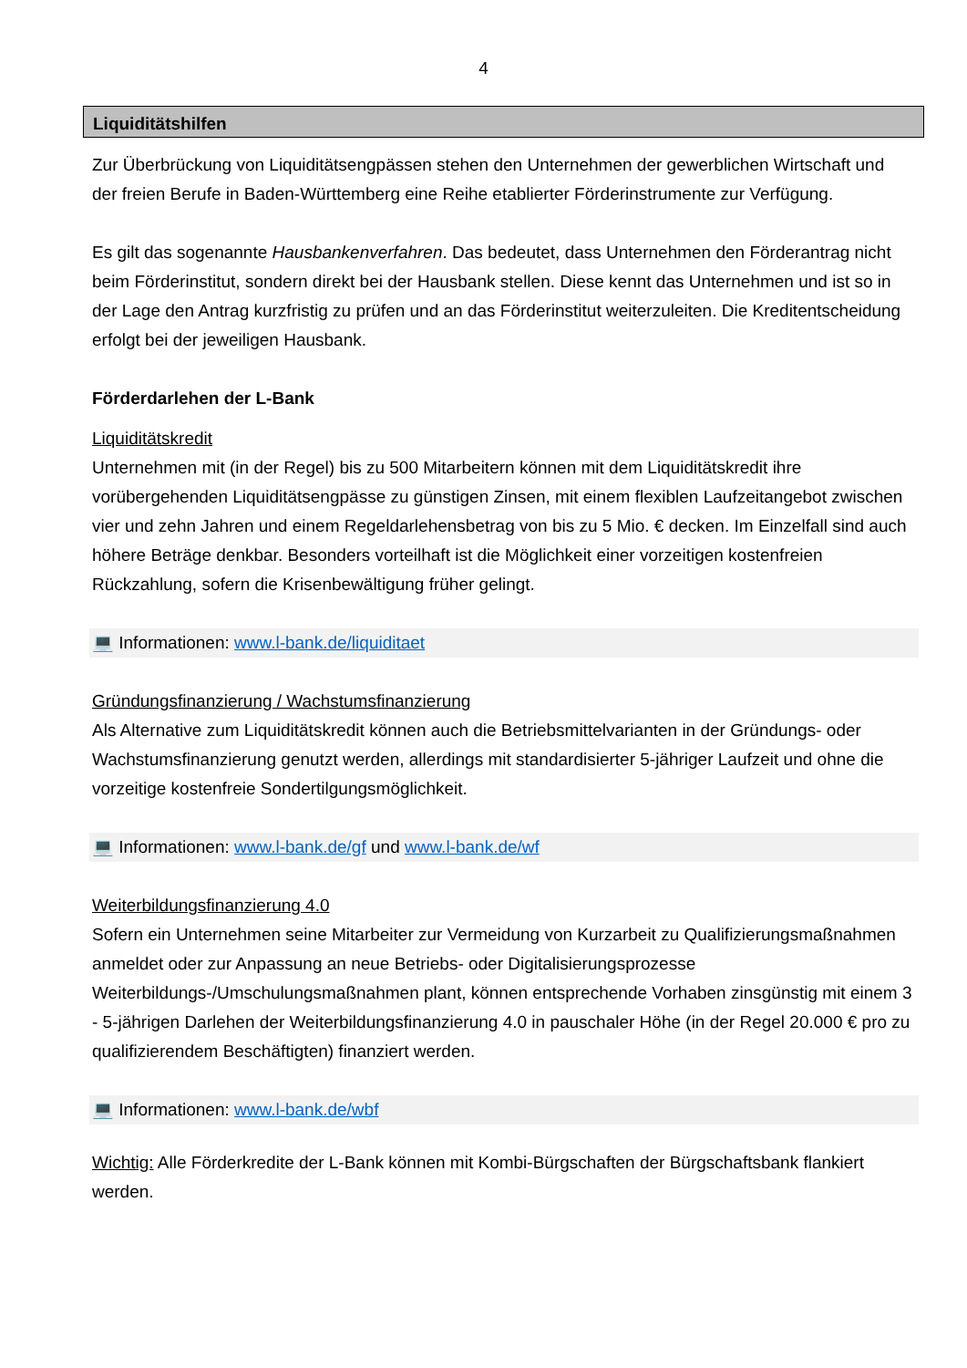4
Liquiditätshilfen
Zur Überbrückung von Liquiditätsengpässen stehen den Unternehmen der gewerblichen Wirtschaft und der freien Berufe in Baden-Württemberg eine Reihe etablierter Förderinstru­mente zur Verfügung.
Es gilt das sogenannte Hausbankenverfahren. Das bedeutet, dass Unternehmen den Förder­antrag nicht beim Förderinstitut, sondern direkt bei der Hausbank stellen. Diese kennt das Unternehmen und ist so in der Lage den Antrag kurzfristig zu prüfen und an das Förderinsti­tut weiterzuleiten. Die Kreditentscheidung erfolgt bei der jeweiligen Hausbank.
Förderdarlehen der L-Bank
Liquiditätskredit
Unternehmen mit (in der Regel) bis zu 500 Mitarbeitern können mit dem Liquiditätskredit ihre vorübergehenden Liquiditätsengpässe zu günstigen Zinsen, mit einem flexiblen Laufzeitan­gebot zwischen vier und zehn Jahren und einem Regeldarlehensbetrag von bis zu 5 Mio. € decken. Im Einzelfall sind auch höhere Beträge denkbar. Besonders vorteilhaft ist die Mög­lichkeit einer vorzeitigen kostenfreien Rückzahlung, sofern die Krisenbewältigung früher ge­lingt.
💻 Informationen: www.l-bank.de/liquiditaet
Gründungsfinanzierung / Wachstumsfinanzierung
Als Alternative zum Liquiditätskredit können auch die Betriebsmittelvarianten in der Grün­dungs- oder Wachstumsfinanzierung genutzt werden, allerdings mit standardisierter 5-jähri­ger Laufzeit und ohne die vorzeitige kostenfreie Sondertilgungsmöglichkeit.
💻 Informationen: www.l-bank.de/gf und www.l-bank.de/wf
Weiterbildungsfinanzierung 4.0
Sofern ein Unternehmen seine Mitarbeiter zur Vermeidung von Kurzarbeit zu Qualifizierungs­maßnahmen anmeldet oder zur Anpassung an neue Betriebs- oder Digitalisierungsprozesse Weiterbildungs-/Umschulungsmaßnahmen plant, können entsprechende Vorhaben zinsgüns­tig mit einem 3 - 5-jährigen Darlehen der Weiterbildungsfinanzierung 4.0 in pauschaler Höhe (in der Regel 20.000 € pro zu qualifizierendem Beschäftigten) finanziert werden.
💻 Informationen: www.l-bank.de/wbf
Wichtig: Alle Förderkredite der L-Bank können mit Kombi-Bürgschaften der Bürgschaftsbank flankiert werden.